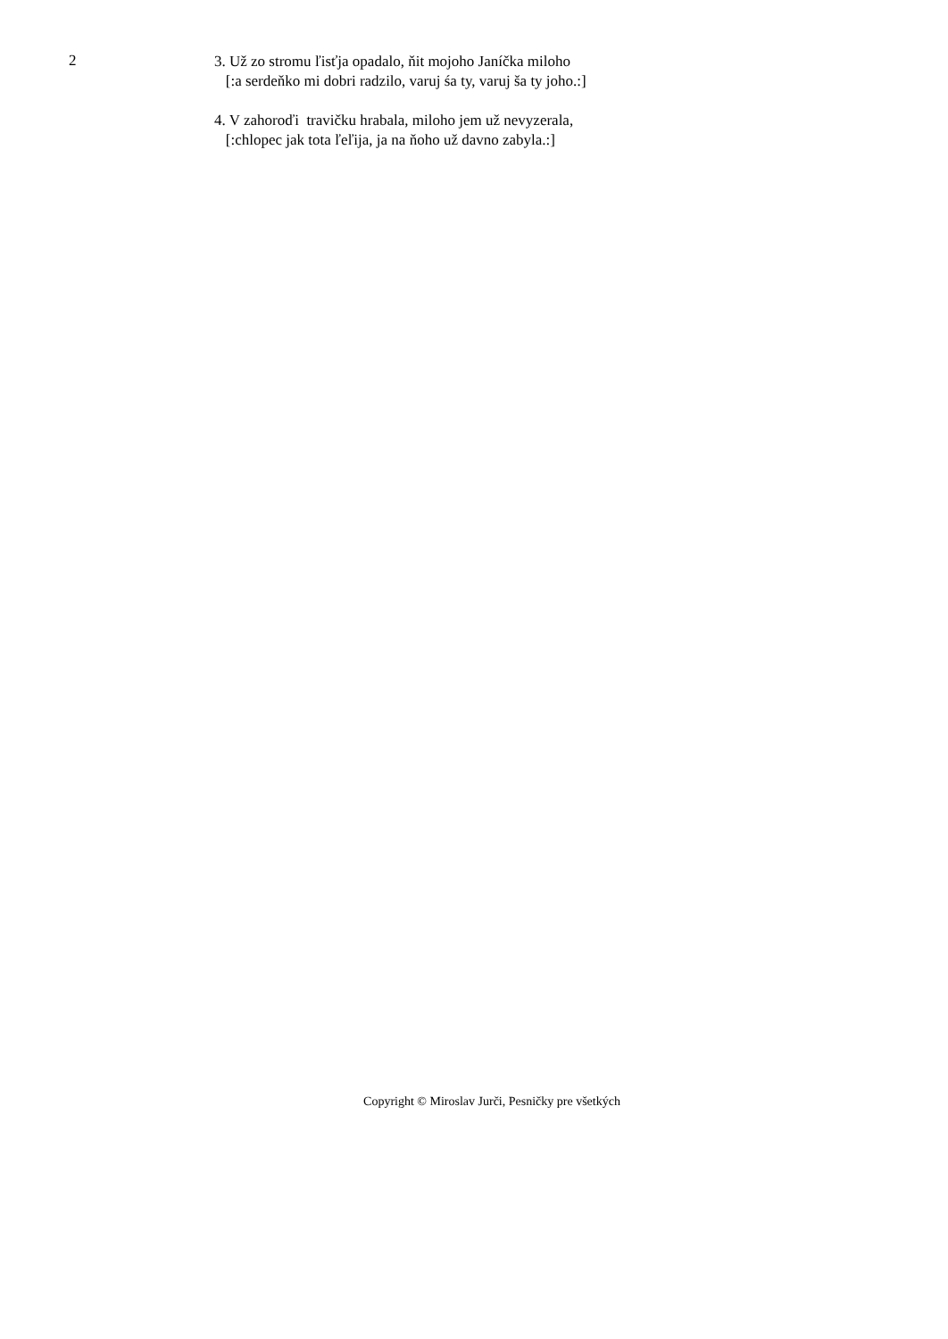2
3. Už zo stromu ľisťja opadalo, ňit mojoho Janíčka miloho
[:a serdeňko mi dobri radzilo, varuj śa ty, varuj ša ty joho.:]
4. V zahoroďi travičku hrabala, miloho jem už nevyzerala,
[:chlopec jak tota ľeľija, ja na ňoho už davno zabyla.:]
Copyright © Miroslav Jurči, Pesničky pre všetkých